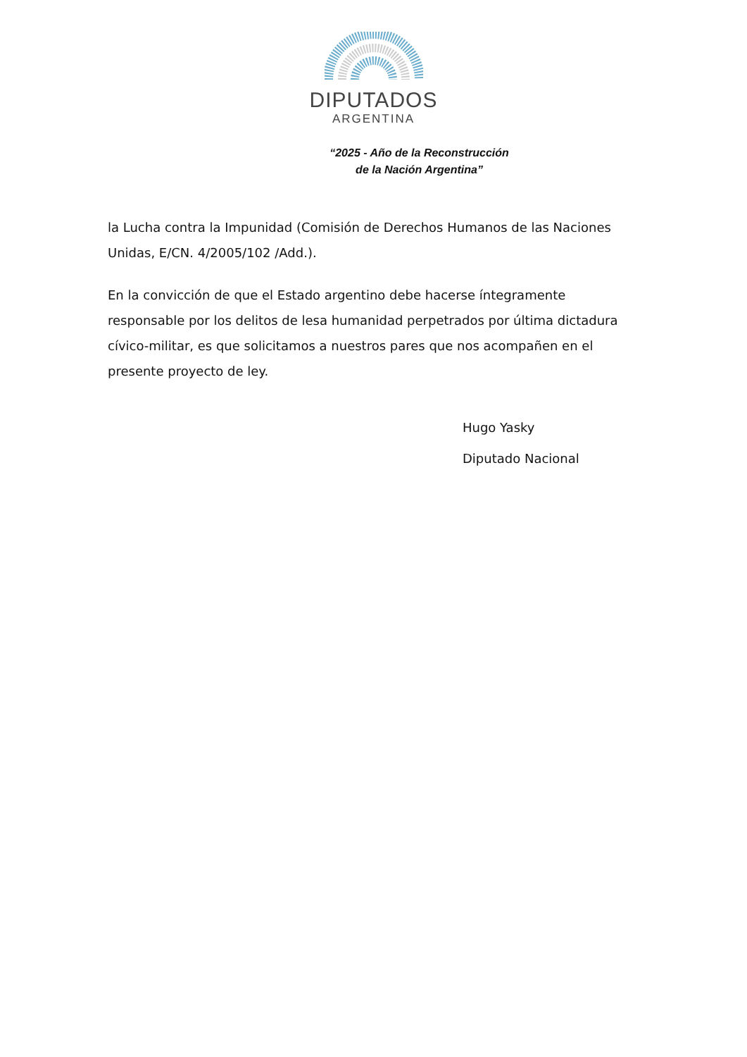DIPUTADOS
ARGENTINA
“2025 - Año de la Reconstrucción
de la Nación Argentina”
la Lucha contra la Impunidad (Comisión de Derechos Humanos de las Naciones Unidas, E/CN. 4/2005/102 /Add.).
En la convicción de que el Estado argentino debe hacerse íntegramente responsable por los delitos de lesa humanidad perpetrados por última dictadura cívico-militar, es que solicitamos a nuestros pares que nos acompañen en el presente proyecto de ley.
Hugo Yasky
Diputado Nacional